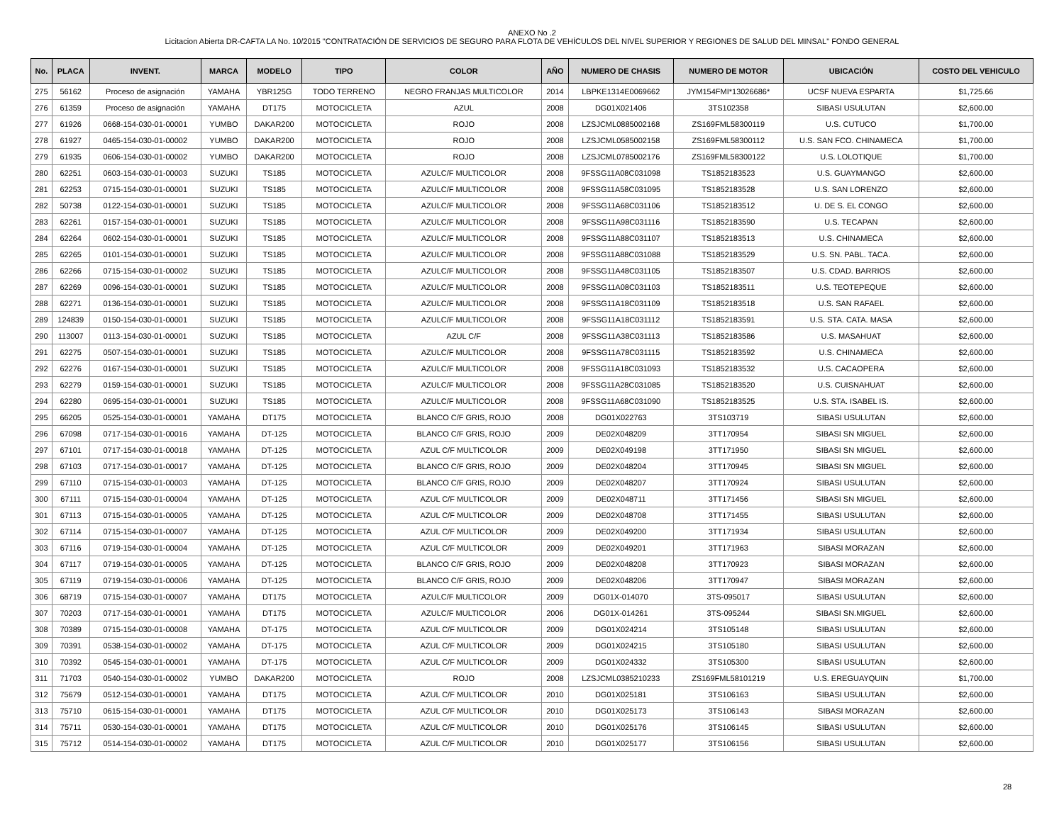ANEXO No .2
Licitacion Abierta DR-CAFTA LA No. 10/2015 "CONTRATACIÓN DE SERVICIOS DE SEGURO PARA FLOTA DE VEHÍCULOS DEL NIVEL SUPERIOR Y REGIONES DE SALUD DEL MINSAL" FONDO GENERAL
| No. | PLACA | INVENT. | MARCA | MODELO | TIPO | COLOR | AÑO | NUMERO DE CHASIS | NUMERO DE MOTOR | UBICACIÓN | COSTO DEL VEHICULO |
| --- | --- | --- | --- | --- | --- | --- | --- | --- | --- | --- | --- |
| 275 | 56162 | Proceso de asignación | YAMAHA | YBR125G | TODO TERRENO | NEGRO FRANJAS MULTICOLOR | 2014 | LBPKE1314E0069662 | JYM154FMI*13026686* | UCSF NUEVA ESPARTA | $1,725.66 |
| 276 | 61359 | Proceso de asignación | YAMAHA | DT175 | MOTOCICLETA | AZUL | 2008 | DG01X021406 | 3TS102358 | SIBASI USULUTAN | $2,600.00 |
| 277 | 61926 | 0668-154-030-01-00001 | YUMBO | DAKAR200 | MOTOCICLETA | ROJO | 2008 | LZSJCML0885002168 | ZS169FML58300119 | U.S. CUTUCO | $1,700.00 |
| 278 | 61927 | 0465-154-030-01-00002 | YUMBO | DAKAR200 | MOTOCICLETA | ROJO | 2008 | LZSJCML0585002158 | ZS169FML58300112 | U.S. SAN FCO. CHINAMECA | $1,700.00 |
| 279 | 61935 | 0606-154-030-01-00002 | YUMBO | DAKAR200 | MOTOCICLETA | ROJO | 2008 | LZSJCML0785002176 | ZS169FML58300122 | U.S. LOLOTIQUE | $1,700.00 |
| 280 | 62251 | 0603-154-030-01-00003 | SUZUKI | TS185 | MOTOCICLETA | AZULC/F MULTICOLOR | 2008 | 9FSSG11A08C031098 | TS1852183523 | U.S. GUAYMANGO | $2,600.00 |
| 281 | 62253 | 0715-154-030-01-00001 | SUZUKI | TS185 | MOTOCICLETA | AZULC/F MULTICOLOR | 2008 | 9FSSG11A58C031095 | TS1852183528 | U.S. SAN LORENZO | $2,600.00 |
| 282 | 50738 | 0122-154-030-01-00001 | SUZUKI | TS185 | MOTOCICLETA | AZULC/F MULTICOLOR | 2008 | 9FSSG11A68C031106 | TS1852183512 | U. DE S. EL CONGO | $2,600.00 |
| 283 | 62261 | 0157-154-030-01-00001 | SUZUKI | TS185 | MOTOCICLETA | AZULC/F MULTICOLOR | 2008 | 9FSSG11A98C031116 | TS1852183590 | U.S. TECAPAN | $2,600.00 |
| 284 | 62264 | 0602-154-030-01-00001 | SUZUKI | TS185 | MOTOCICLETA | AZULC/F MULTICOLOR | 2008 | 9FSSG11A88C031107 | TS1852183513 | U.S. CHINAMECA | $2,600.00 |
| 285 | 62265 | 0101-154-030-01-00001 | SUZUKI | TS185 | MOTOCICLETA | AZULC/F MULTICOLOR | 2008 | 9FSSG11A88C031088 | TS1852183529 | U.S. SN. PABL. TACA. | $2,600.00 |
| 286 | 62266 | 0715-154-030-01-00002 | SUZUKI | TS185 | MOTOCICLETA | AZULC/F MULTICOLOR | 2008 | 9FSSG11A48C031105 | TS1852183507 | U.S. CDAD. BARRIOS | $2,600.00 |
| 287 | 62269 | 0096-154-030-01-00001 | SUZUKI | TS185 | MOTOCICLETA | AZULC/F MULTICOLOR | 2008 | 9FSSG11A08C031103 | TS1852183511 | U.S. TEOTEPEQUE | $2,600.00 |
| 288 | 62271 | 0136-154-030-01-00001 | SUZUKI | TS185 | MOTOCICLETA | AZULC/F MULTICOLOR | 2008 | 9FSSG11A18C031109 | TS1852183518 | U.S. SAN RAFAEL | $2,600.00 |
| 289 | 124839 | 0150-154-030-01-00001 | SUZUKI | TS185 | MOTOCICLETA | AZULC/F MULTICOLOR | 2008 | 9FSSG11A18C031112 | TS1852183591 | U.S. STA. CATA. MASA | $2,600.00 |
| 290 | 113007 | 0113-154-030-01-00001 | SUZUKI | TS185 | MOTOCICLETA | AZUL C/F | 2008 | 9FSSG11A38C031113 | TS1852183586 | U.S. MASAHUAT | $2,600.00 |
| 291 | 62275 | 0507-154-030-01-00001 | SUZUKI | TS185 | MOTOCICLETA | AZULC/F MULTICOLOR | 2008 | 9FSSG11A78C031115 | TS1852183592 | U.S. CHINAMECA | $2,600.00 |
| 292 | 62276 | 0167-154-030-01-00001 | SUZUKI | TS185 | MOTOCICLETA | AZULC/F MULTICOLOR | 2008 | 9FSSG11A18C031093 | TS1852183532 | U.S. CACAOPERA | $2,600.00 |
| 293 | 62279 | 0159-154-030-01-00001 | SUZUKI | TS185 | MOTOCICLETA | AZULC/F MULTICOLOR | 2008 | 9FSSG11A28C031085 | TS1852183520 | U.S. CUISNAHUAT | $2,600.00 |
| 294 | 62280 | 0695-154-030-01-00001 | SUZUKI | TS185 | MOTOCICLETA | AZULC/F MULTICOLOR | 2008 | 9FSSG11A68C031090 | TS1852183525 | U.S. STA. ISABEL IS. | $2,600.00 |
| 295 | 66205 | 0525-154-030-01-00001 | YAMAHA | DT175 | MOTOCICLETA | BLANCO C/F GRIS, ROJO | 2008 | DG01X022763 | 3TS103719 | SIBASI USULUTAN | $2,600.00 |
| 296 | 67098 | 0717-154-030-01-00016 | YAMAHA | DT-125 | MOTOCICLETA | BLANCO C/F GRIS, ROJO | 2009 | DE02X048209 | 3TT170954 | SIBASI SN MIGUEL | $2,600.00 |
| 297 | 67101 | 0717-154-030-01-00018 | YAMAHA | DT-125 | MOTOCICLETA | AZUL C/F MULTICOLOR | 2009 | DE02X049198 | 3TT171950 | SIBASI SN MIGUEL | $2,600.00 |
| 298 | 67103 | 0717-154-030-01-00017 | YAMAHA | DT-125 | MOTOCICLETA | BLANCO C/F GRIS, ROJO | 2009 | DE02X048204 | 3TT170945 | SIBASI SN MIGUEL | $2,600.00 |
| 299 | 67110 | 0715-154-030-01-00003 | YAMAHA | DT-125 | MOTOCICLETA | BLANCO C/F GRIS, ROJO | 2009 | DE02X048207 | 3TT170924 | SIBASI USULUTAN | $2,600.00 |
| 300 | 67111 | 0715-154-030-01-00004 | YAMAHA | DT-125 | MOTOCICLETA | AZUL C/F MULTICOLOR | 2009 | DE02X048711 | 3TT171456 | SIBASI SN MIGUEL | $2,600.00 |
| 301 | 67113 | 0715-154-030-01-00005 | YAMAHA | DT-125 | MOTOCICLETA | AZUL C/F MULTICOLOR | 2009 | DE02X048708 | 3TT171455 | SIBASI USULUTAN | $2,600.00 |
| 302 | 67114 | 0715-154-030-01-00007 | YAMAHA | DT-125 | MOTOCICLETA | AZUL C/F MULTICOLOR | 2009 | DE02X049200 | 3TT171934 | SIBASI USULUTAN | $2,600.00 |
| 303 | 67116 | 0719-154-030-01-00004 | YAMAHA | DT-125 | MOTOCICLETA | AZUL C/F MULTICOLOR | 2009 | DE02X049201 | 3TT171963 | SIBASI MORAZAN | $2,600.00 |
| 304 | 67117 | 0719-154-030-01-00005 | YAMAHA | DT-125 | MOTOCICLETA | BLANCO C/F GRIS, ROJO | 2009 | DE02X048208 | 3TT170923 | SIBASI MORAZAN | $2,600.00 |
| 305 | 67119 | 0719-154-030-01-00006 | YAMAHA | DT-125 | MOTOCICLETA | BLANCO C/F GRIS, ROJO | 2009 | DE02X048206 | 3TT170947 | SIBASI MORAZAN | $2,600.00 |
| 306 | 68719 | 0715-154-030-01-00007 | YAMAHA | DT175 | MOTOCICLETA | AZULC/F MULTICOLOR | 2009 | DG01X-014070 | 3TS-095017 | SIBASI USULUTAN | $2,600.00 |
| 307 | 70203 | 0717-154-030-01-00001 | YAMAHA | DT175 | MOTOCICLETA | AZULC/F MULTICOLOR | 2006 | DG01X-014261 | 3TS-095244 | SIBASI SN.MIGUEL | $2,600.00 |
| 308 | 70389 | 0715-154-030-01-00008 | YAMAHA | DT-175 | MOTOCICLETA | AZUL C/F MULTICOLOR | 2009 | DG01X024214 | 3TS105148 | SIBASI USULUTAN | $2,600.00 |
| 309 | 70391 | 0538-154-030-01-00002 | YAMAHA | DT-175 | MOTOCICLETA | AZUL C/F MULTICOLOR | 2009 | DG01X024215 | 3TS105180 | SIBASI USULUTAN | $2,600.00 |
| 310 | 70392 | 0545-154-030-01-00001 | YAMAHA | DT-175 | MOTOCICLETA | AZUL C/F MULTICOLOR | 2009 | DG01X024332 | 3TS105300 | SIBASI USULUTAN | $2,600.00 |
| 311 | 71703 | 0540-154-030-01-00002 | YUMBO | DAKAR200 | MOTOCICLETA | ROJO | 2008 | LZSJCML0385210233 | ZS169FML58101219 | U.S. EREGUAYQUIN | $1,700.00 |
| 312 | 75679 | 0512-154-030-01-00001 | YAMAHA | DT175 | MOTOCICLETA | AZUL C/F MULTICOLOR | 2010 | DG01X025181 | 3TS106163 | SIBASI USULUTAN | $2,600.00 |
| 313 | 75710 | 0615-154-030-01-00001 | YAMAHA | DT175 | MOTOCICLETA | AZUL C/F MULTICOLOR | 2010 | DG01X025173 | 3TS106143 | SIBASI MORAZAN | $2,600.00 |
| 314 | 75711 | 0530-154-030-01-00001 | YAMAHA | DT175 | MOTOCICLETA | AZUL C/F MULTICOLOR | 2010 | DG01X025176 | 3TS106145 | SIBASI USULUTAN | $2,600.00 |
| 315 | 75712 | 0514-154-030-01-00002 | YAMAHA | DT175 | MOTOCICLETA | AZUL C/F MULTICOLOR | 2010 | DG01X025177 | 3TS106156 | SIBASI USULUTAN | $2,600.00 |
28